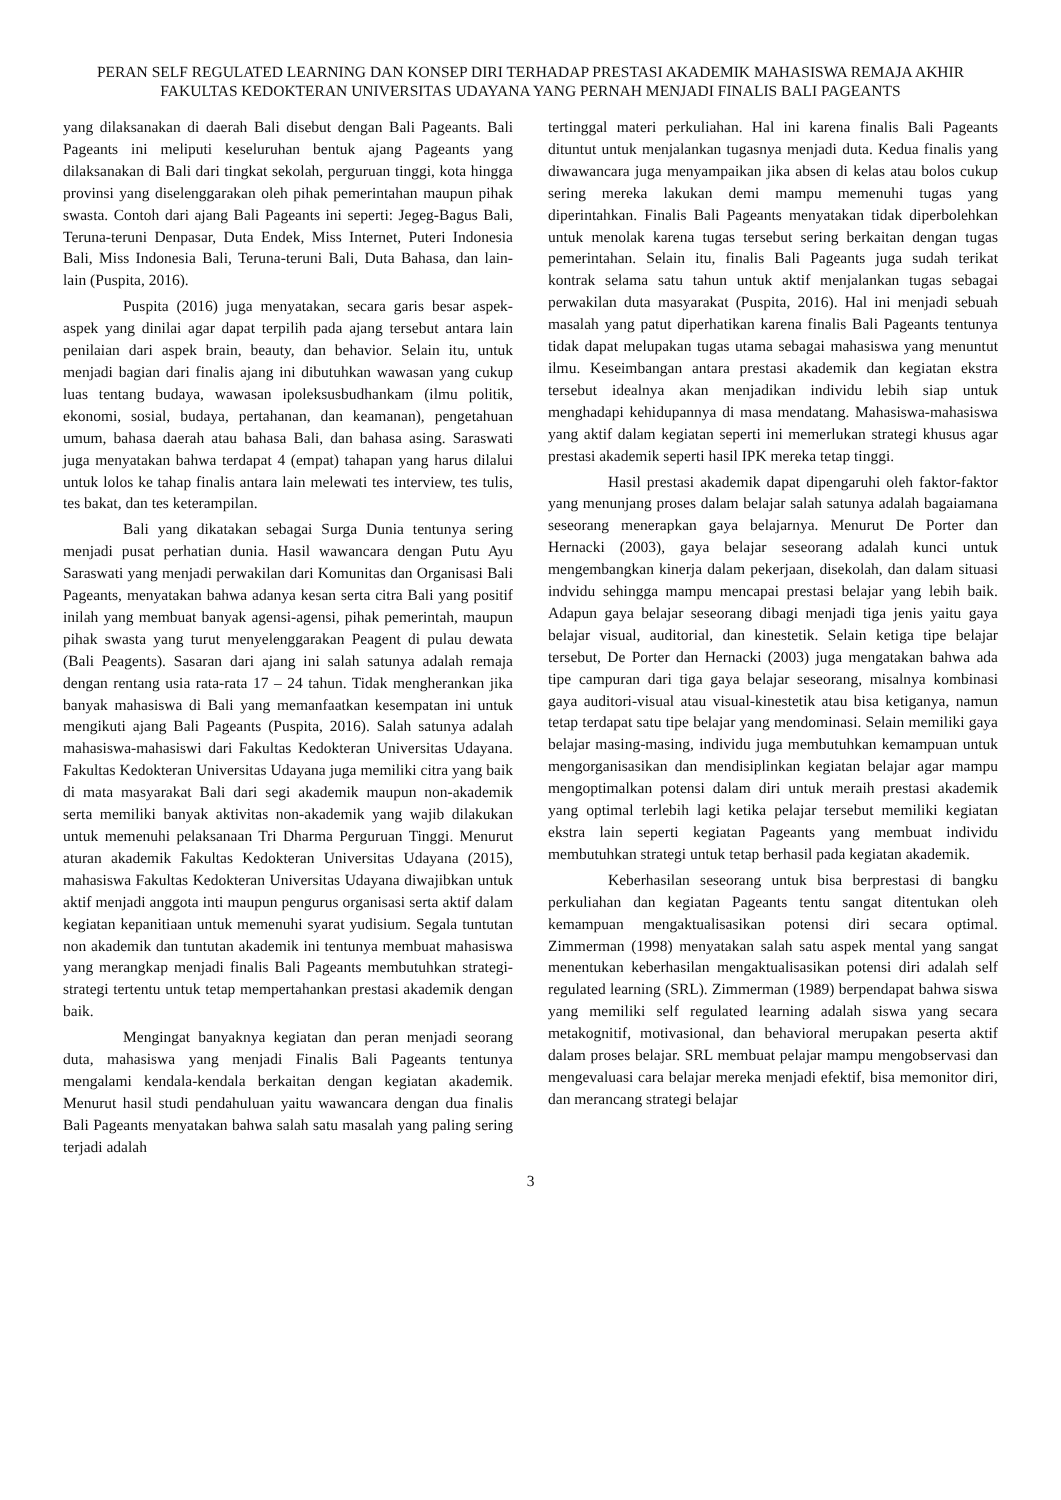PERAN SELF REGULATED LEARNING DAN KONSEP DIRI TERHADAP PRESTASI AKADEMIK MAHASISWA REMAJA AKHIR FAKULTAS KEDOKTERAN UNIVERSITAS UDAYANA YANG PERNAH MENJADI FINALIS BALI PAGEANTS
yang dilaksanakan di daerah Bali disebut dengan Bali Pageants. Bali Pageants ini meliputi keseluruhan bentuk ajang Pageants yang dilaksanakan di Bali dari tingkat sekolah, perguruan tinggi, kota hingga provinsi yang diselenggarakan oleh pihak pemerintahan maupun pihak swasta. Contoh dari ajang Bali Pageants ini seperti: Jegeg-Bagus Bali, Teruna-teruni Denpasar, Duta Endek, Miss Internet, Puteri Indonesia Bali, Miss Indonesia Bali, Teruna-teruni Bali, Duta Bahasa, dan lain-lain (Puspita, 2016).
Puspita (2016) juga menyatakan, secara garis besar aspek-aspek yang dinilai agar dapat terpilih pada ajang tersebut antara lain penilaian dari aspek brain, beauty, dan behavior. Selain itu, untuk menjadi bagian dari finalis ajang ini dibutuhkan wawasan yang cukup luas tentang budaya, wawasan ipoleksusbudhankam (ilmu politik, ekonomi, sosial, budaya, pertahanan, dan keamanan), pengetahuan umum, bahasa daerah atau bahasa Bali, dan bahasa asing. Saraswati juga menyatakan bahwa terdapat 4 (empat) tahapan yang harus dilalui untuk lolos ke tahap finalis antara lain melewati tes interview, tes tulis, tes bakat, dan tes keterampilan.
Bali yang dikatakan sebagai Surga Dunia tentunya sering menjadi pusat perhatian dunia. Hasil wawancara dengan Putu Ayu Saraswati yang menjadi perwakilan dari Komunitas dan Organisasi Bali Pageants, menyatakan bahwa adanya kesan serta citra Bali yang positif inilah yang membuat banyak agensi-agensi, pihak pemerintah, maupun pihak swasta yang turut menyelenggarakan Peagent di pulau dewata (Bali Peagents). Sasaran dari ajang ini salah satunya adalah remaja dengan rentang usia rata-rata 17 – 24 tahun. Tidak mengherankan jika banyak mahasiswa di Bali yang memanfaatkan kesempatan ini untuk mengikuti ajang Bali Pageants (Puspita, 2016). Salah satunya adalah mahasiswa-mahasiswi dari Fakultas Kedokteran Universitas Udayana. Fakultas Kedokteran Universitas Udayana juga memiliki citra yang baik di mata masyarakat Bali dari segi akademik maupun non-akademik serta memiliki banyak aktivitas non-akademik yang wajib dilakukan untuk memenuhi pelaksanaan Tri Dharma Perguruan Tinggi. Menurut aturan akademik Fakultas Kedokteran Universitas Udayana (2015), mahasiswa Fakultas Kedokteran Universitas Udayana diwajibkan untuk aktif menjadi anggota inti maupun pengurus organisasi serta aktif dalam kegiatan kepanitiaan untuk memenuhi syarat yudisium. Segala tuntutan non akademik dan tuntutan akademik ini tentunya membuat mahasiswa yang merangkap menjadi finalis Bali Pageants membutuhkan strategi-strategi tertentu untuk tetap mempertahankan prestasi akademik dengan baik.
Mengingat banyaknya kegiatan dan peran menjadi seorang duta, mahasiswa yang menjadi Finalis Bali Pageants tentunya mengalami kendala-kendala berkaitan dengan kegiatan akademik. Menurut hasil studi pendahuluan yaitu wawancara dengan dua finalis Bali Pageants menyatakan bahwa salah satu masalah yang paling sering terjadi adalah
tertinggal materi perkuliahan. Hal ini karena finalis Bali Pageants dituntut untuk menjalankan tugasnya menjadi duta. Kedua finalis yang diwawancara juga menyampaikan jika absen di kelas atau bolos cukup sering mereka lakukan demi mampu memenuhi tugas yang diperintahkan. Finalis Bali Pageants menyatakan tidak diperbolehkan untuk menolak karena tugas tersebut sering berkaitan dengan tugas pemerintahan. Selain itu, finalis Bali Pageants juga sudah terikat kontrak selama satu tahun untuk aktif menjalankan tugas sebagai perwakilan duta masyarakat (Puspita, 2016). Hal ini menjadi sebuah masalah yang patut diperhatikan karena finalis Bali Pageants tentunya tidak dapat melupakan tugas utama sebagai mahasiswa yang menuntut ilmu. Keseimbangan antara prestasi akademik dan kegiatan ekstra tersebut idealnya akan menjadikan individu lebih siap untuk menghadapi kehidupannya di masa mendatang. Mahasiswa-mahasiswa yang aktif dalam kegiatan seperti ini memerlukan strategi khusus agar prestasi akademik seperti hasil IPK mereka tetap tinggi.
Hasil prestasi akademik dapat dipengaruhi oleh faktor-faktor yang menunjang proses dalam belajar salah satunya adalah bagaiamana seseorang menerapkan gaya belajarnya. Menurut De Porter dan Hernacki (2003), gaya belajar seseorang adalah kunci untuk mengembangkan kinerja dalam pekerjaan, disekolah, dan dalam situasi indvidu sehingga mampu mencapai prestasi belajar yang lebih baik. Adapun gaya belajar seseorang dibagi menjadi tiga jenis yaitu gaya belajar visual, auditorial, dan kinestetik. Selain ketiga tipe belajar tersebut, De Porter dan Hernacki (2003) juga mengatakan bahwa ada tipe campuran dari tiga gaya belajar seseorang, misalnya kombinasi gaya auditori-visual atau visual-kinestetik atau bisa ketiganya, namun tetap terdapat satu tipe belajar yang mendominasi. Selain memiliki gaya belajar masing-masing, individu juga membutuhkan kemampuan untuk mengorganisasikan dan mendisiplinkan kegiatan belajar agar mampu mengoptimalkan potensi dalam diri untuk meraih prestasi akademik yang optimal terlebih lagi ketika pelajar tersebut memiliki kegiatan ekstra lain seperti kegiatan Pageants yang membuat individu membutuhkan strategi untuk tetap berhasil pada kegiatan akademik.
Keberhasilan seseorang untuk bisa berprestasi di bangku perkuliahan dan kegiatan Pageants tentu sangat ditentukan oleh kemampuan mengaktualisasikan potensi diri secara optimal. Zimmerman (1998) menyatakan salah satu aspek mental yang sangat menentukan keberhasilan mengaktualisasikan potensi diri adalah self regulated learning (SRL). Zimmerman (1989) berpendapat bahwa siswa yang memiliki self regulated learning adalah siswa yang secara metakognitif, motivasional, dan behavioral merupakan peserta aktif dalam proses belajar. SRL membuat pelajar mampu mengobservasi dan mengevaluasi cara belajar mereka menjadi efektif, bisa memonitor diri, dan merancang strategi belajar
3